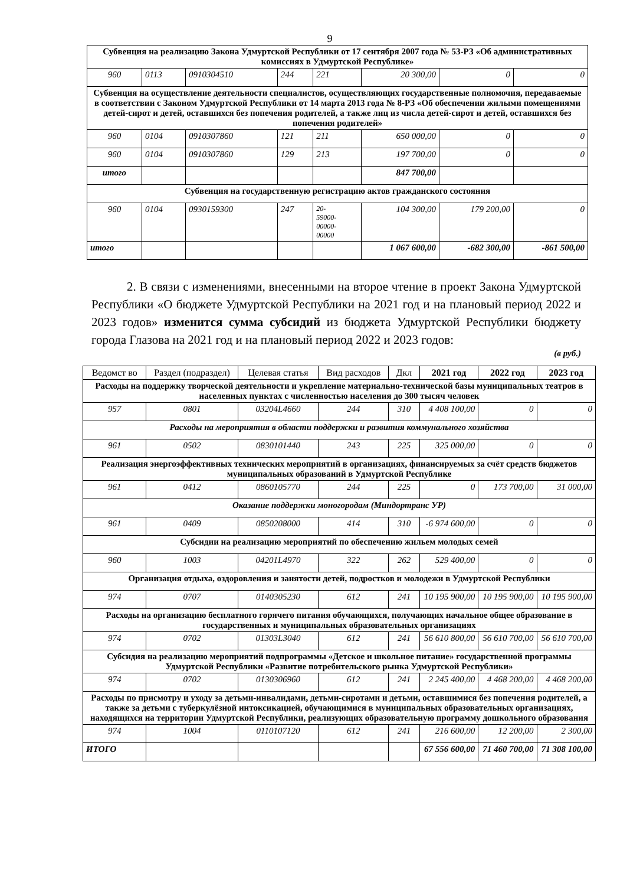9
| Субвенция на реализацию Закона Удмуртской Республики от 17 сентября 2007 года № 53-РЗ «Об административных комиссиях в Удмуртской Республике» | | | | | | | |
| 960 | 0113 | 0910304510 | 244 | 221 | 20 300,00 | 0 | 0 |
| Субвенция на осуществление деятельности специалистов, осуществляющих государственные полномочия, передаваемые в соответствии с Законом Удмуртской Республики от 14 марта 2013 года № 8-РЗ «Об обеспечении жилыми помещениями детей-сирот и детей, оставшихся без попечения родителей, а также лиц из числа детей-сирот и детей, оставшихся без попечения родителей» | | | | | | | |
| 960 | 0104 | 0910307860 | 121 | 211 | 650 000,00 | 0 | 0 |
| 960 | 0104 | 0910307860 | 129 | 213 | 197 700,00 | 0 | 0 |
| итого | | | | | 847 700,00 | | |
| Субвенция на государственную регистрацию актов гражданского состояния | | | | | | | |
| 960 | 0104 | 0930159300 | 247 | 20- 59000- 00000- 00000 | 104 300,00 | 179 200,00 | 0 |
| итого | | | | | 1 067 600,00 | -682 300,00 | -861 500,00 |
2. В связи с изменениями, внесенными на второе чтение в проект Закона Удмуртской Республики «О бюджете Удмуртской Республики на 2021 год и на плановый период 2022 и 2023 годов» изменится сумма субсидий из бюджета Удмуртской Республики бюджету города Глазова на 2021 год и на плановый период 2022 и 2023 годов:
(в руб.)
| Ведомст во | Раздел (подраздел) | Целевая статья | Вид расходов | Дкл | 2021 год | 2022 год | 2023 год |
| --- | --- | --- | --- | --- | --- | --- | --- |
| Расходы на поддержку творческой деятельности и укрепление материально-технической базы муниципальных театров в населенных пунктах с численностью населения до 300 тысяч человек | | | | | | | |
| 957 | 0801 | 03204L4660 | 244 | 310 | 4 408 100,00 | 0 | 0 |
| Расходы на мероприятия в области поддержки и развития коммунального хозяйства | | | | | | | |
| 961 | 0502 | 0830101440 | 243 | 225 | 325 000,00 | 0 | 0 |
| Реализация энергоэффективных технических мероприятий в организациях, финансируемых за счёт средств бюджетов муниципальных образований в Удмуртской Республике | | | | | | | |
| 961 | 0412 | 0860105770 | 244 | 225 | 0 | 173 700,00 | 31 000,00 |
| Оказание поддержки моногородам (Миндортранс УР) | | | | | | | |
| 961 | 0409 | 0850208000 | 414 | 310 | -6 974 600,00 | 0 | 0 |
| Субсидии на реализацию мероприятий по обеспечению жильем молодых семей | | | | | | | |
| 960 | 1003 | 04201L4970 | 322 | 262 | 529 400,00 | 0 | 0 |
| Организация отдыха, оздоровления и занятости детей, подростков и молодежи в Удмуртской Республики | | | | | | | |
| 974 | 0707 | 0140305230 | 612 | 241 | 10 195 900,00 | 10 195 900,00 | 10 195 900,00 |
| Расходы на организацию бесплатного горячего питания обучающихся, получающих начальное общее образование в государственных и муниципальных образовательных организациях | | | | | | | |
| 974 | 0702 | 01303L3040 | 612 | 241 | 56 610 800,00 | 56 610 700,00 | 56 610 700,00 |
| Субсидия на реализацию мероприятий подпрограммы «Детское и школьное питание» государственной программы Удмуртской Республики «Развитие потребительского рынка Удмуртской Республики» | | | | | | | |
| 974 | 0702 | 0130306960 | 612 | 241 | 2 245 400,00 | 4 468 200,00 | 4 468 200,00 |
| Расходы по присмотру и уходу за детьми-инвалидами, детьми-сиротами и детьми, оставшимися без попечения родителей, а также за детьми с туберкулёзной интоксикацией, обучающимися в муниципальных образовательных организациях, находящихся на территории Удмуртской Республики, реализующих образовательную программу дошкольного образования | | | | | | | |
| 974 | 1004 | 0110107120 | 612 | 241 | 216 600,00 | 12 200,00 | 2 300,00 |
| ИТОГО | | | | | 67 556 600,00 | 71 460 700,00 | 71 308 100,00 |